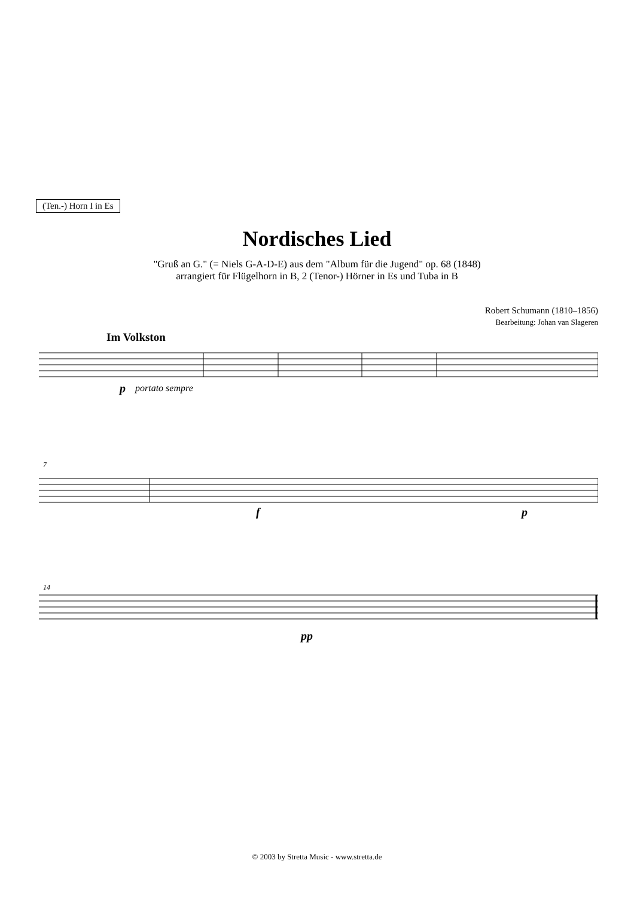(Ten.-) Horn I in Es
Nordisches Lied
"Gruß an G." (= Niels G-A-D-E) aus dem "Album für die Jugend" op. 68 (1848)
arrangiert für Flügelhorn in B, 2 (Tenor-) Hörner in Es und Tuba in B
Robert Schumann (1810–1856)
Bearbeitung: Johan van Slageren
Im Volkston
p portato sempre
7
f p
14
pp
© 2003 by Stretta Music - www.stretta.de